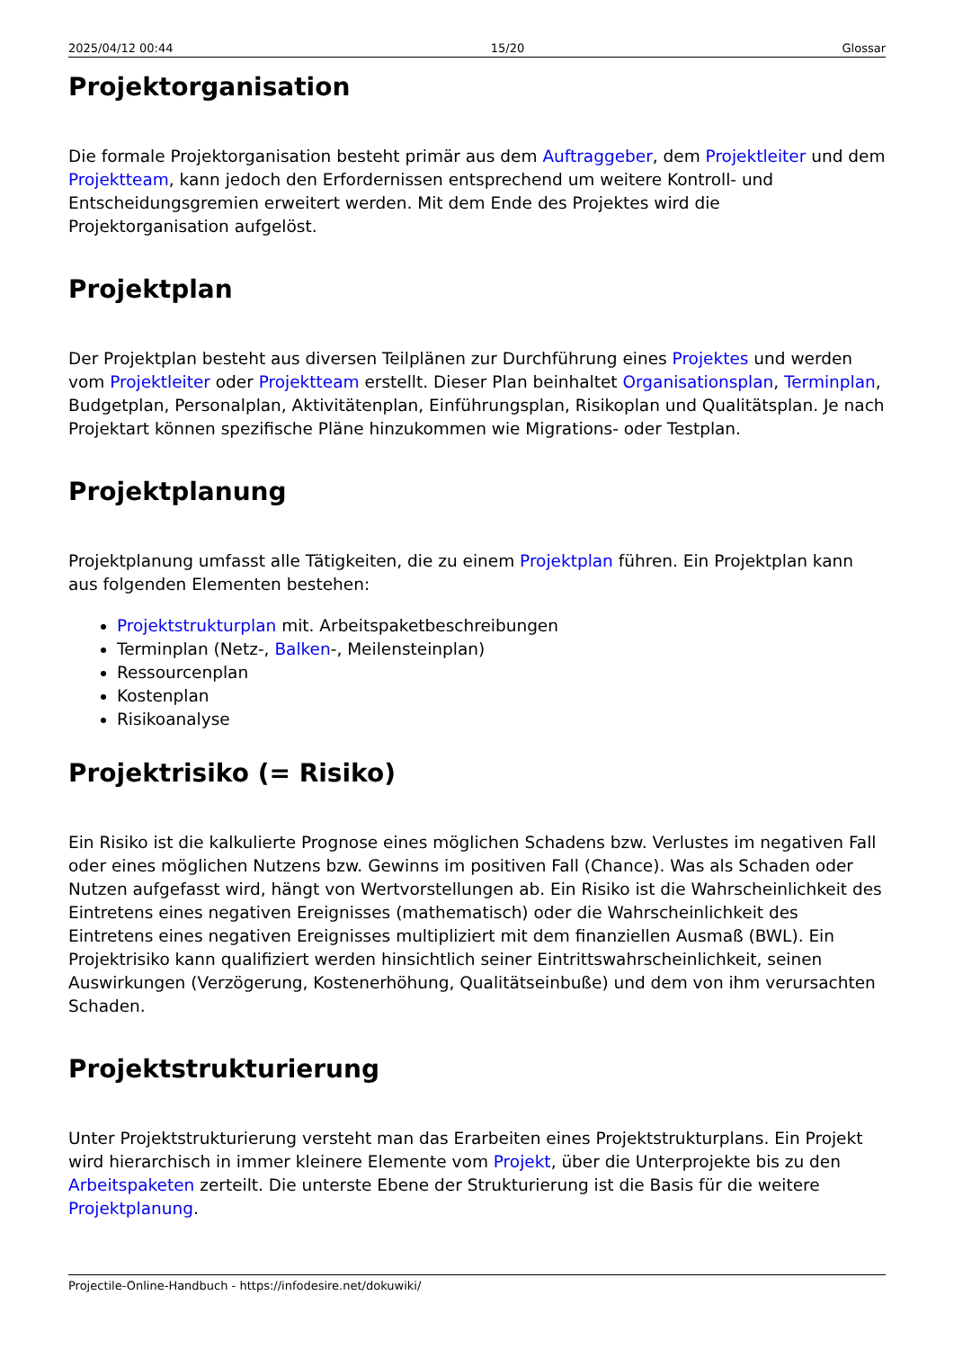2025/04/12 00:44 15/20 Glossar
Projektorganisation
Die formale Projektorganisation besteht primär aus dem Auftraggeber, dem Projektleiter und dem Projektteam, kann jedoch den Erfordernissen entsprechend um weitere Kontroll- und Entscheidungsgremien erweitert werden. Mit dem Ende des Projektes wird die Projektorganisation aufgelöst.
Projektplan
Der Projektplan besteht aus diversen Teilplänen zur Durchführung eines Projektes und werden vom Projektleiter oder Projektteam erstellt. Dieser Plan beinhaltet Organisationsplan, Terminplan, Budgetplan, Personalplan, Aktivitätenplan, Einführungsplan, Risikoplan und Qualitätsplan. Je nach Projektart können spezifische Pläne hinzukommen wie Migrations- oder Testplan.
Projektplanung
Projektplanung umfasst alle Tätigkeiten, die zu einem Projektplan führen. Ein Projektplan kann aus folgenden Elementen bestehen:
Projektstrukturplan mit. Arbeitspaketbeschreibungen
Terminplan (Netz-, Balken-, Meilensteinplan)
Ressourcenplan
Kostenplan
Risikoanalyse
Projektrisiko (= Risiko)
Ein Risiko ist die kalkulierte Prognose eines möglichen Schadens bzw. Verlustes im negativen Fall oder eines möglichen Nutzens bzw. Gewinns im positiven Fall (Chance). Was als Schaden oder Nutzen aufgefasst wird, hängt von Wertvorstellungen ab. Ein Risiko ist die Wahrscheinlichkeit des Eintretens eines negativen Ereignisses (mathematisch) oder die Wahrscheinlichkeit des Eintretens eines negativen Ereignisses multipliziert mit dem finanziellen Ausmaß (BWL). Ein Projektrisiko kann qualifiziert werden hinsichtlich seiner Eintrittswahrscheinlichkeit, seinen Auswirkungen (Verzögerung, Kostenerhöhung, Qualitätseinbuße) und dem von ihm verursachten Schaden.
Projektstrukturierung
Unter Projektstrukturierung versteht man das Erarbeiten eines Projektstrukturplans. Ein Projekt wird hierarchisch in immer kleinere Elemente vom Projekt, über die Unterprojekte bis zu den Arbeitspaketen zerteilt. Die unterste Ebene der Strukturierung ist die Basis für die weitere Projektplanung.
Projectile-Online-Handbuch - https://infodesire.net/dokuwiki/